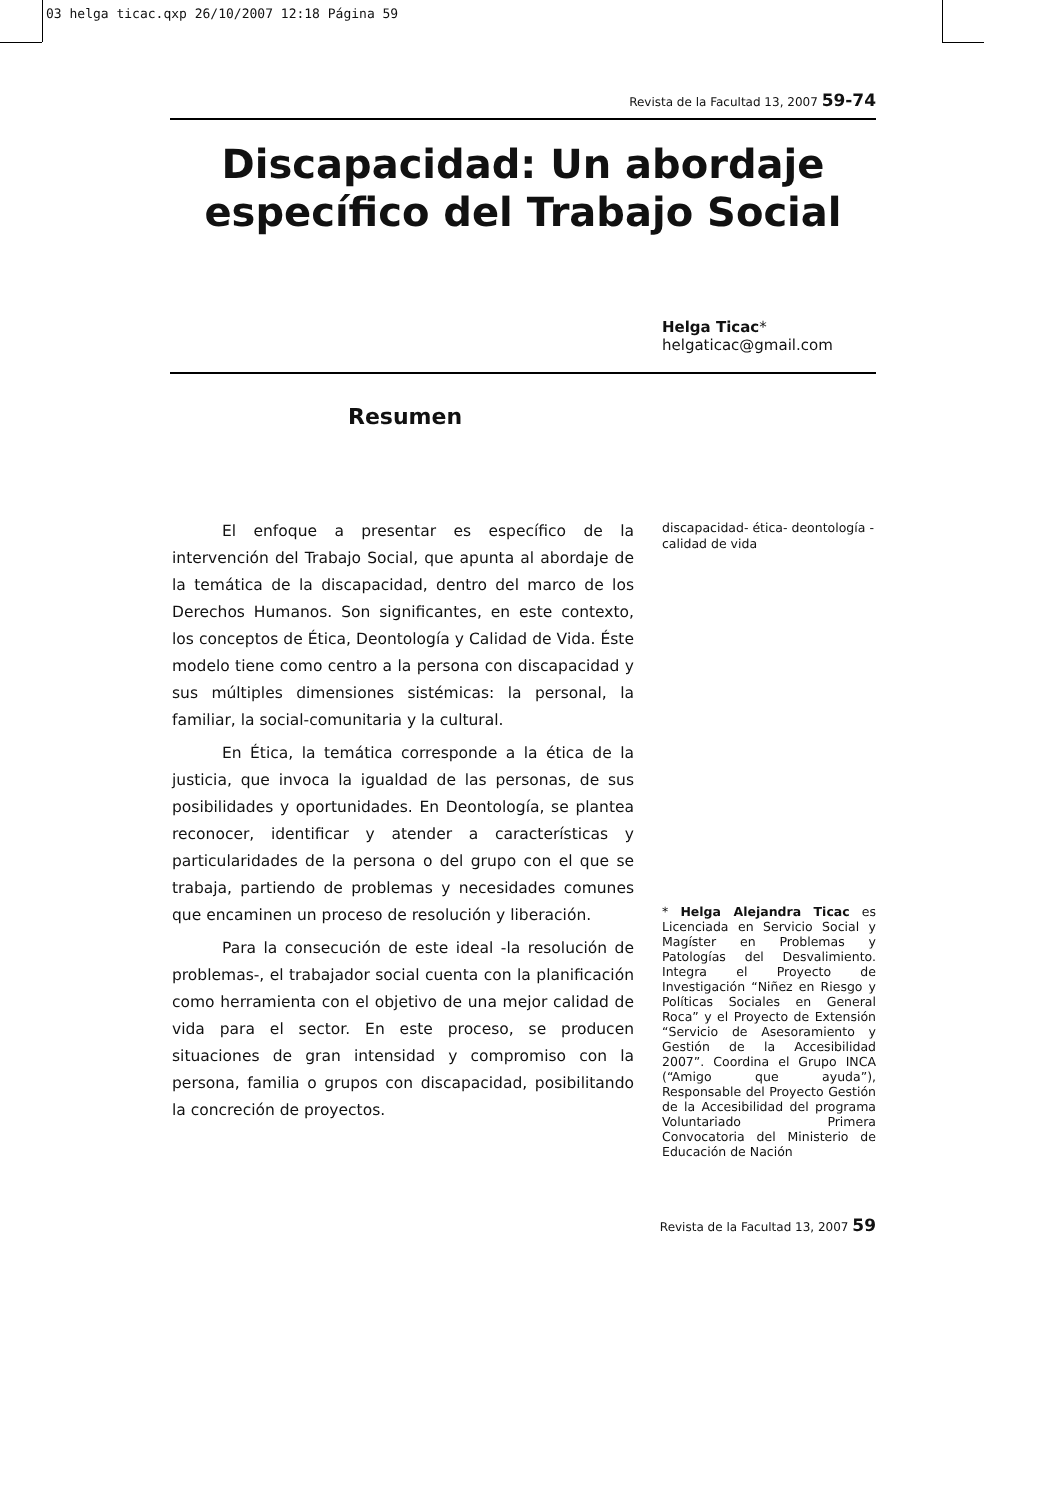03 helga ticac.qxp 26/10/2007 12:18 Página 59
Revista de la Facultad 13, 2007 59-74
Discapacidad: Un abordaje específico del Trabajo Social
Helga Ticac*
helgaticac@gmail.com
Resumen
El enfoque a presentar es específico de la intervención del Trabajo Social, que apunta al abordaje de la temática de la discapacidad, dentro del marco de los Derechos Humanos. Son significantes, en este contexto, los conceptos de Ética, Deontología y Calidad de Vida. Éste modelo tiene como centro a la persona con discapacidad y sus múltiples dimensiones sistémicas: la personal, la familiar, la social-comunitaria y la cultural.
En Ética, la temática corresponde a la ética de la justicia, que invoca la igualdad de las personas, de sus posibilidades y oportunidades. En Deontología, se plantea reconocer, identificar y atender a características y particularidades de la persona o del grupo con el que se trabaja, partiendo de problemas y necesidades comunes que encaminen un proceso de resolución y liberación.
Para la consecución de este ideal -la resolución de problemas-, el trabajador social cuenta con la planificación como herramienta con el objetivo de una mejor calidad de vida para el sector. En este proceso, se producen situaciones de gran intensidad y compromiso con la persona, familia o grupos con discapacidad, posibilitando la concreción de proyectos.
discapacidad- ética- deontología - calidad de vida
* Helga Alejandra Ticac es Licenciada en Servicio Social y Magíster en Problemas y Patologías del Desvalimiento. Integra el Proyecto de Investigación “Niñez en Riesgo y Políticas Sociales en General Roca” y el Proyecto de Extensión “Servicio de Asesoramiento y Gestión de la Accesibilidad 2007”. Coordina el Grupo INCA (“Amigo que ayuda”), Responsable del Proyecto Gestión de la Accesibilidad del programa Voluntariado Primera Convocatoria del Ministerio de Educación de Nación
Revista de la Facultad 13, 2007 59